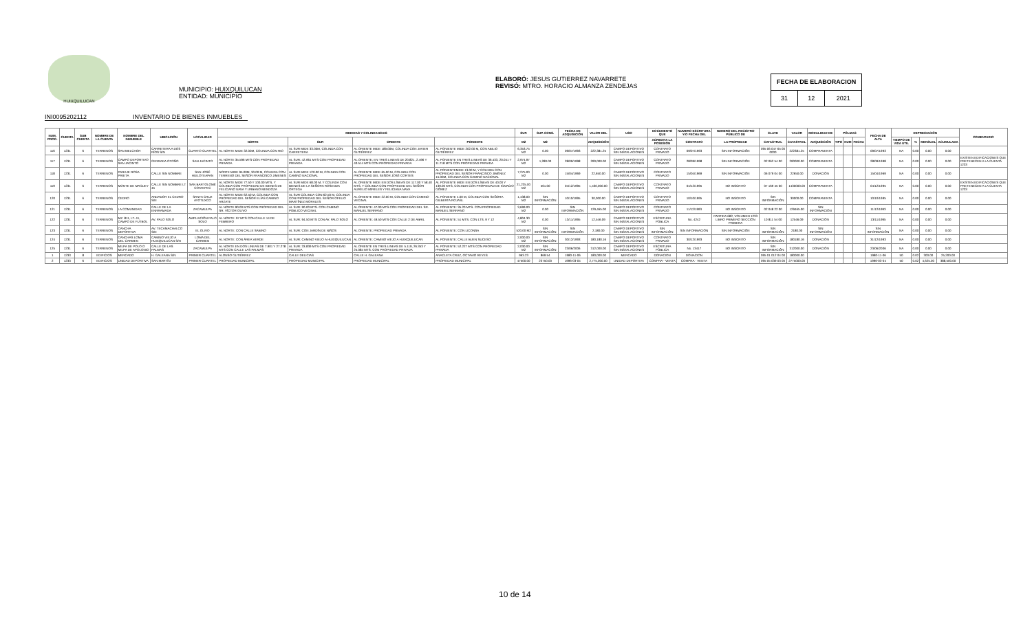HUIXQUILUCAN
MUNICIPIO: HUIXQUILUCAN
ENTIDAD: MUNICIPIO
ELABORÓ: JESUS GUTIERREZ NAVARRETE
REVISÓ: MTRO. HORACIO ALMANZA ZENDEJAS
| FECHA DE ELABORACION | | |
| 31 | 12 | 2021 |
INI0095202112 INVENTARIO DE BIENES INMUEBLES
| NUM. PROG. | CUENTA | SUB CUENTA | NOMBRE DE LA CUENTA | NOMBRE DEL INMUEBLE | UBICACIÓN | LOCALIDAD | MEDIDAS Y COLINDANCIAS | | | | SUP. | SUP. CONS. | FECHA DE ADQUISICIÓN | VALOR DEL | USO | DOCUMENTO QUE | NUMERO ESCRITURA Y/O FECHA DEL | NUMERO DEL REGISTRO PÚBLICO DE | CLAVE | VALOR | MODALIDAD DE | PÓLIZAS | | | FECHA DE ALTA | DEPRECIACIÓN | | | | COMENTARIO |
| --- | --- | --- | --- | --- | --- | --- | --- | --- | --- | --- | --- | --- | --- | --- | --- | --- | --- | --- | --- | --- | --- | --- | --- | --- | --- | --- | --- | --- | --- | --- |
| | | | | | | | NORTE | SUR | ORIENTE | PONIENTE | M2 | M2 | | ADQUISICIÓN | | ACREDITA LA POSESIÓN | CONTRATO | LA PROPIEDAD | CATASTRAL | CATASTRAL | ADQUISICIÓN | TIPO | NUM | FECHA | | TIEMPO DE VIDA UTIL | % | MENSUAL | ACUMULADA | |
| 116 | 1231 | 6 | TERRENOS | SAN MELCHOR | CARRETERA A DOS RÍOS S/N | CUARTO CUARTEL | AL NORTE MIDE 32.00M, COLINDA CON RIO | AL SUR MIDE 33.00M, COLINDA CON CARRETERA | AL ORIENTE MIDE 189.00M, COLINDA CON JAVIER GUTIÉRREZ | AL PONIENTE MIDE 202.00 M, CON ABILIO GUTIÉRREZ | 6,353.75 M2 | 0.00 | 09/07/1993 | 222,381.25 | CAMPO DEPORTIVO SIN INSTALACIONES | CONTRATO PRIVADO | 09/07/1993 | SIN INFORMACIÓN | 095 06 047 65 00 0000 | 222381.25 | COMPRAVENTA | | | | 09/07/1993 | NA | 0.00 | 0.00 | 0.00 | |
| 117 | 1231 | 6 | TERRENOS | CAMPO DEPORTIVO SAN JACINTO | CERRADA OTOÑO | SAN JACINTO | AL NORTE 35.596 MTS CON PROPIEDAD PRIVADA | AL SUR: 42.961 MTS CON PROPIEDAD PRIVADA | AL ORIENTE: EN TRES LINEAS DE 20.821, 2.496 Y 40.514 MTS CON PROPIEDAD PRIVADA | AL PONIENTE EN TRES LINEAS DE 36.433, 20.041 Y 11.718 MTS CON PROPIEDAD PRIVADA | 2,974.97 M2 | 1,280.00 | 28/09/1998 | 290,000.00 | CAMPO DEPORTIVO SIN INSTALACIONES | CONTRATO PRIVADO | 28/09/1998 | SIN INFORMACIÓN | 02 062 54 00 | 290000.00 | COMPRAVENTA | | | | 28/09/1998 | NA | 0.00 | 0.00 | 0.00 | EXISTEN EDIFICACIONES QUE PRETENECEN A LA CUENTA 1233 |
| 118 | 1231 | 6 | TERRENOS | PARAJE ROSA PRIETA | CALLE SIN NOMBRE | SAN JOSÉ HUILOTEAPAN | NORTE MIDE 95.00M, 30.00 M, COLINDA CON TERRENO DEL SEÑOR FRANCISCO JIMENES | AL SUR MIDE 120.00 M, COLINDA CON CAMINO NACIONAL | AL ORIENTE MIDE 65.00 M, COLINDA CON PROPIEDAD DEL SEÑOR JOSÉ CORTES | AL PONIENTEMIDE 13.00 M, Y COLINDA CON PROPIEDAD DEL SEÑOR FRANCISCO JIMÉNEZ 15.00M, COLINDA CON CAMINO NACIONAL | 7,275.00 M2 | 0.00 | 15/04/1969 | 22,650.00 | CAMPO DEPORTIVO SIN INSTALACIONES | CONTRATO PRIVADO | 15/04/1969 | SIN INFORMACIÓN | 06 079 04 00 | 22650.00 | DONACIÓN | | | | 15/04/1969 | NA | 0.00 | 0.00 | 0.00 | |
| 119 | 1231 | 6 | TERRENOS | MONTE DE MAGUEY | CALLE SIN NOMBRE LT 45 | SAN BARTOLOMÉ COATEPEC | AL NORTE MIDE 77.50 Y 100.00 MTS, Y COLINDA CON PROPIEDAD DE BIENES DE FELICIANO NAVA Y URBANO MENDOZA | AL SUR MIDE 68.00 M, Y COLINDA CON BIENES DE LA SEÑORA ROSENDA ORTEGA | AL ORIENTE MIDE EN DOS LÍNEAS DE 117.00 Y 58.40 MTS, Y COLINDA CON PROPIEDAD DEL SEÑOR AURELIO MIRELES Y FELICIANA NAVA | AL PONIENTE MIDE EN DOS LÍNEAS DE 40.00 Y 139.00 MTS, COLINDA CON PROPIEDAD DE IGNACIO GÓMEZ | 21,235.00 M2 | 561.00 | 04/12/1995 | 1,430,000.00 | CAMPO DEPORTIVO SIN INSTALACIONES | CONTRATO PRIVADO | 04/12/1995 | NO INSCRITO | 07 169 45 00 | 1430000.00 | COMPRAVENTA | | | | 04/12/1995 | NA | 0.00 | 0.00 | 0.00 | EXISTEN EDIFICACIONES QUE PRETENECEN A LA CUENTA 1233 |
| 120 | 1231 | 6 | TERRENOS | CEDRO | ANDADOR EL CEDRO S/N | SANTA CRUZ AYOTUXCO | AL NORTE MIDE 62.50 M, COLINDA CON PROPIEDAD DEL SEÑOR ELÍAS CAMINO ARZATE | AL SUR COLINDA CON 62.50 M, COLINDA CON PROPIEDAD DEL SEÑOR OFELIO MARTÍNEZ MORALES | AL ORIENTE MIDE 22.00 M, COLINDA CON CAMINO VECINAL | AL PONIENTE 4.00 M, COLINDA CON SEÑORA GILBERTA ROJASL | 1,438.00 M2 | SIN INFORMACIÓN | 10/10/1995 | 30,000.00 | CAMPO DEPORTIVO SIN INSTALACIONES | CONTRATO PRIVADO | 10/10/1995 | NO INSCRITO | SIN INFORMACIÓN | 30000.00 | COMPRAVENTA | | | | 10/10/1995 | NA | 0.00 | 0.00 | 0.00 | |
| 121 | 1231 | 6 | TERRENOS | LA COMUNIDAD | CALLE DE LA ENRRAMADA | ZACAMULPA | AL NORTE 90.00 MTS CON PROPIEDAD DEL SR. VÍCTOR OLIVO | AL SUR: 90.00 MTS. CON CAMINO PÚBLICO VECINAL | AL ORIENTE: 47.00 MTS CON PROPIEDAD DEL SR. MANUEL SERRANO | AL PONIENTE: 35.20 MTS. CON PROPIEDAD MANUEL SERRANO | 3,699.00 M2 | 0.00 | SIN INFORMACIÓN | 129,465.00 | CAMPO DEPORTIVO SIN INSTALACIONES | CONTRATO PRIVADO | 11/12/1993 | NO INSCRITO | 02 048 22 00 | 129465.00 | SIN INFORMACIÓN | | | | 11/12/1993 | NA | 0.00 | 0.00 | 0.00 | |
| 122 | 1231 | 6 | TERRENOS | MZ. 811, LT. 41, CAMPO DE FUTBOL | AV. PALO SOLO | AMPLIACIÓN PALO SOLO | AL NORTE: 97 MTS CON CALLE 14 DE FEBRERO | AL SUR: 94.50 MTS CON AV. PALO SOLO | AL ORIENTE: 49.50 MTS CON CALLE 2 DE ABRIL | AL PONIENTE: 51 MTS. CON LTS. 9 Y 12 | 4,804.30 M2 | 0.00 | 13/11/1995 | 12,546.09 | CAMPO DEPORTIVO SIN INSTALACIONES | ESCRITURA PÚBLICA | No. 4242 | PARTIDA 682, VOLUMEN 1233 LIBRO PRIMERO SECCIÓN PRIMERA | 10 811 54 00 | 12546.09 | DONACIÓN | | | | 13/11/1995 | NA | 0.00 | 0.00 | 0.00 | |
| 123 | 1231 | 6 | TERRENOS | CANCHA DEPORTIVA | AV. TECAMACHALCO S/N | EL OLIVO | AL NORTE: CON CALLE SABINO | AL SUR: CON JARDÍN DE NIÑOS | AL ORIENTE: PROPIEDAD PRIVADA | AL PONIENTE: CON LICONSA | 520.00 M2 | SIN INFORMACIÓN | SIN INFORMACIÓN | 2,180.00 | CAMPO DEPORTIVO SIN INSTALACIONES | SIN INFORMACIÓN | SIN INFORMACIÓN | SIN INFORMACIÓN | SIN INFORMACIÓN | 2180.00 | SIN INFORMACIÓN | | | | SIN INFORMACIÓN | NA | 0.00 | 0.00 | 0.00 | |
| 124 | 1231 | 6 | TERRENOS | CANCHAS LOMA DEL CARMEN | CAMINO VIEJO A HUIXQUILUCAN S/N | LOMA DEL CARMEN | AL NORTE: CON ÁREA VERDE | AL SUR: CAMINO VIEJO A HUIXQUILUCAN | AL ORIENTE: CAMINO VIEJO A HUIXQUILUCAN | AL PONIENTE: CALLE BUEN SUCESO | 2,000.00 M2 | SIN INFORMACIÓN | 30/12/1993 | 180,180.16 | CAMPO DEPORTIVO SIN INSTALACIONES | CONTRATO PRIVADO | 30/12/1993 | NO INSCRITO | SIN INFORMACIÓN | 180180.16 | DONACIÓN | | | | 31/12/1993 | NA | 0.00 | 0.00 | 0.00 | |
| 125 | 1231 | 6 | TERRENOS | MILPA DE POLO O MILPA DE APOLONIO | CALLE DE LAS PALMAS | ZACAMULPA | AL NORTE EN DOS LINEAS DE 7.901 Y 27.278 MTS CON CALLE LAS PALMAS | AL SUR: 33.839 MTS CON PROPIEDAD PRIVADA | AL ORIENTE EN TRES LINEAS DE 5.119, 26.353 Y 25.084 MTS. CON PROPIEDAD PRIVADA | AL PONIENTE: 52.227 MTS CON PROPIEDAD PRIVADA | 2,030.00 M2 | SIN INFORMACIÓN | 23/06/2006 | 312,000.00 | CAMPO DEPORTIVO SIN INSTALACIONES | ESCRITURA PÚBLICA | No. 13417 | NO INSCRITO | SIN INFORMACIÓN | 312000.00 | DONACIÓN | | | | 23/06/2006 | NA | 0.00 | 0.00 | 0.00 | |
| 1 | 1233 | 8 | EDIFICIOS | MERCADO | H. GALEANA S/N | PRIMER CUARTEL | ALONSO GUTIÉRREZ | CALLE DELICIAS | CALLE H. GALEANA | ANACLETA CRUZ, OCTAVIO REYES | 963.23 | 869.54 | 1980-11-06 | 180,000.00 | MERCADO | DONACION | DONACION | | 095 01 012 04 00 | 180000.00 | | | | | 1980-11-06 | 50 | 0.02 | 300.00 | 25,200.00 | |
| 2 | 1233 | 6 | EDIFICIOS | UNIDAD DEPORTIVA | SAN MARTÍN | PRIMER CUARTEL | PROPIEDAD MUNICIPAL | PROPIEDAD MUNICIPAL | PROPIEDAD MUNICIPAL | PROPIEDAD MUNICIPAL | 47500.00 | 23750.00 | 1996-03-04 | 2,775,000.00 | UNIDAD DEPORTIVA | COMPRA - VENTA | COMPRA - VENTA | | 095 05 039 03 00 | 2775000.00 | | | | | 1996-03-04 | 50 | 0.02 | 4,625.00 | 388,500.00 | |
10 de 14